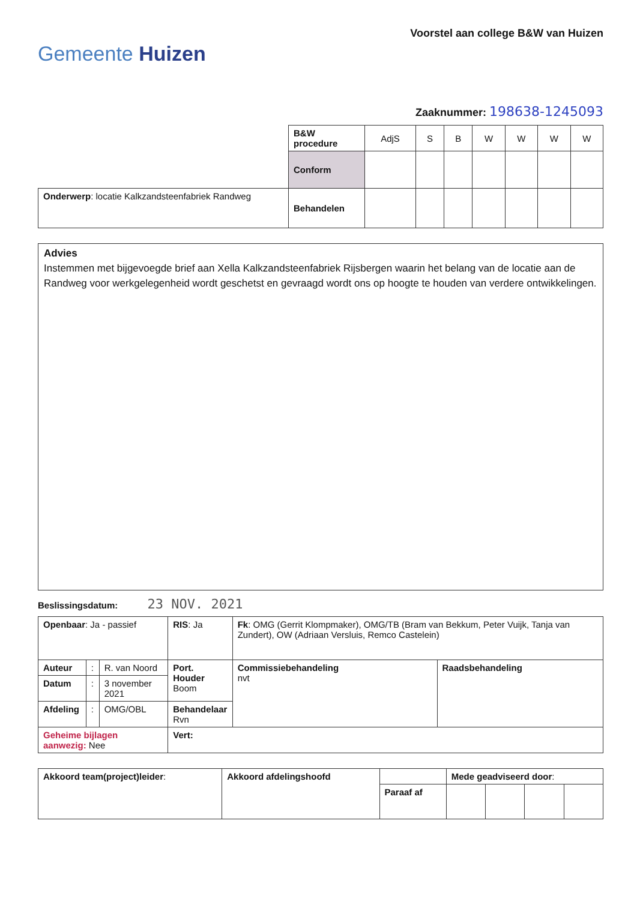Gemeente Huizen
Voorstel aan college B&W van Huizen
Zaaknummer: 198638-1245093
| | B&W procedure | AdjS | S | B | W | W | W | W |
| | Conform | | | | | | | |
| Onderwerp : locatie Kalkzandsteenfabriek Randweg | Behandelen | | | | | | | |
Advies
Instemmen met bijgevoegde brief aan Xella Kalkzandsteenfabriek Rijsbergen waarin het belang van de locatie aan de Randweg voor werkgelegenheid wordt geschetst en gevraagd wordt ons op hoogte te houden van verdere ontwikkelingen.
Beslissingsdatum: 23 NOV. 2021
| Openbaar : Ja - passief | | | RIS : Ja | Fk : OMG (Gerrit Klompmaker), OMG/TB (Bram van Bekkum, Peter Vuijk, Tanja van Zundert), OW (Adriaan Versluis, Remco Castelein) | |
| Auteur | : | R. van Noord | Port. Houder Boom | Commissiebehandeling nvt | Raadsbehandeling |
| Datum | : | 3 november 2021 | | | |
| Afdeling | : | OMG/OBL | Behandelaar Rvn | | |
| Geheime bijlagen aanwezig: Nee | | | Vert: | | |
| Akkoord team(project)leider : | Akkoord afdelingshoofd | | Mede geadviseerd door : | | | |
| | | Paraaf af | | | | |